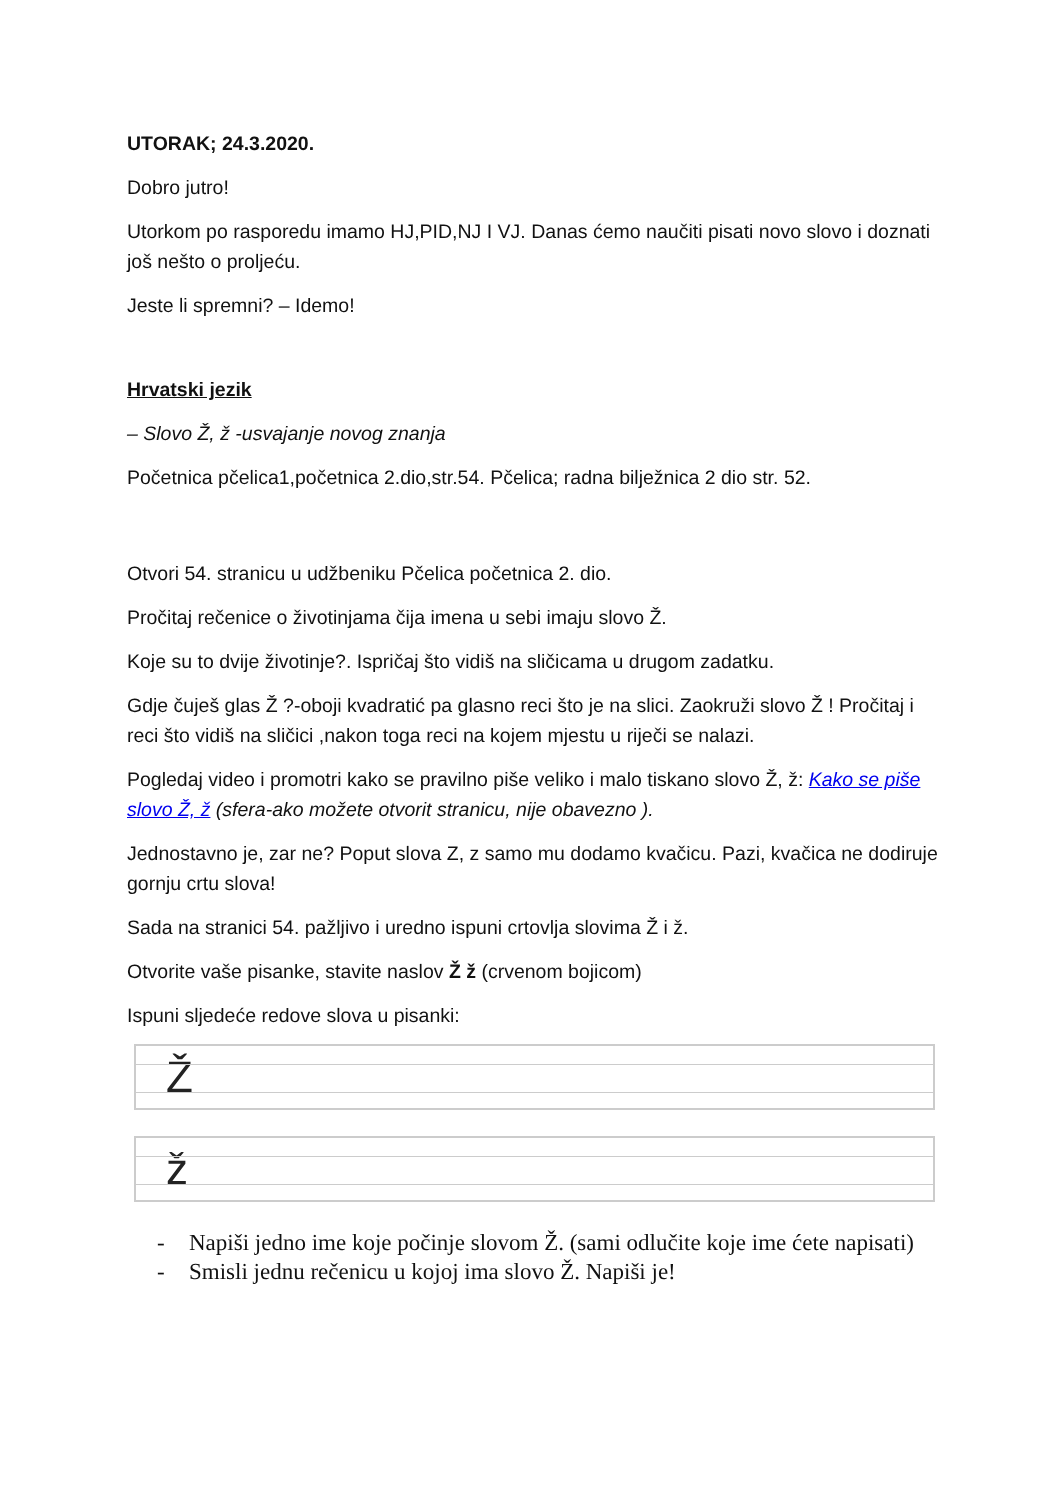UTORAK; 24.3.2020.
Dobro jutro!
Utorkom po rasporedu imamo HJ,PID,NJ I VJ. Danas ćemo naučiti pisati novo slovo i doznati još nešto o proljeću.
Jeste li spremni? – Idemo!
Hrvatski jezik
– Slovo Ž, ž -usvajanje novog znanja
Početnica pčelica1,početnica 2.dio,str.54. Pčelica; radna bilježnica 2 dio str. 52.
Otvori 54. stranicu u udžbeniku Pčelica početnica 2. dio.
Pročitaj rečenice o životinjama čija imena u sebi imaju slovo Ž.
Koje su to dvije životinje?. Ispričaj što vidiš na sličicama u drugom zadatku.
Gdje čuješ glas Ž ?-oboji kvadratić pa glasno reci što je na slici. Zaokruži slovo Ž ! Pročitaj i reci što vidiš na sličici ,nakon toga reci na kojem mjestu u riječi se nalazi.
Pogledaj video i promotri kako se pravilno piše veliko i malo tiskano slovo Ž, ž: Kako se piše slovo Ž, ž (sfera-ako možete otvorit stranicu, nije obavezno ).
Jednostavno je, zar ne? Poput slova Z, z samo mu dodamo kvačicu. Pazi, kvačica ne dodiruje gornju crtu slova!
Sada na stranici 54. pažljivo i uredno ispuni crtovlja slovima Ž i ž.
Otvorite vaše pisanke, stavite naslov Ž ž (crvenom bojicom)
Ispuni sljedeće redove slova u pisanki:
Ž
ž
- Napiši jedno ime koje počinje slovom Ž. (sami odlučite koje ime ćete napisati)
- Smisli jednu rečenicu u kojoj ima slovo Ž. Napiši je!